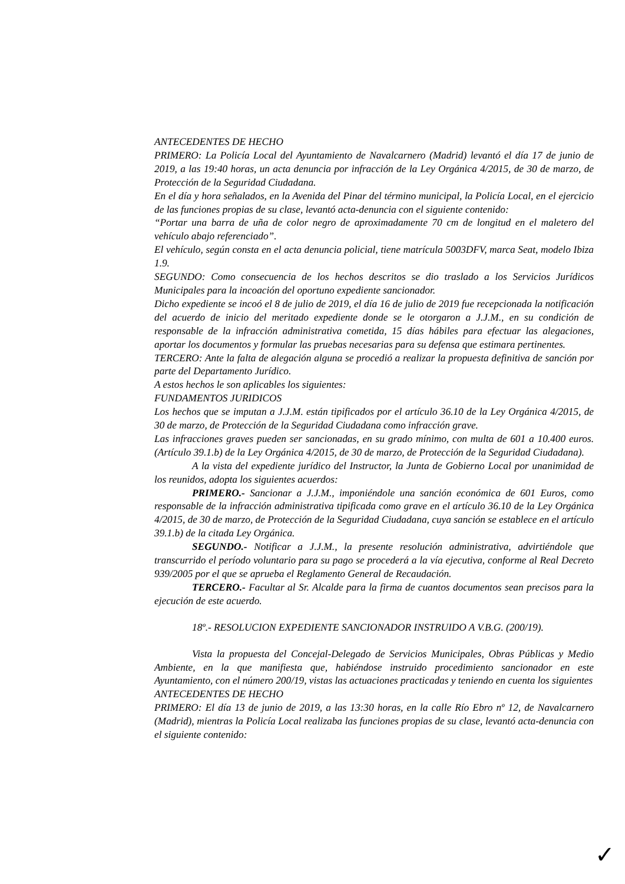ANTECEDENTES DE HECHO
PRIMERO: La Policía Local del Ayuntamiento de Navalcarnero (Madrid) levantó el día 17 de junio de 2019, a las 19:40 horas, un acta denuncia por infracción de la Ley Orgánica 4/2015, de 30 de marzo, de Protección de la Seguridad Ciudadana.
En el día y hora señalados, en la Avenida del Pinar del término municipal, la Policía Local, en el ejercicio de las funciones propias de su clase, levantó acta-denuncia con el siguiente contenido:
“Portar una barra de uña de color negro de aproximadamente 70 cm de longitud en el maletero del vehículo abajo referenciado”.
El vehículo, según consta en el acta denuncia policial, tiene matrícula 5003DFV, marca Seat, modelo Ibiza 1.9.
SEGUNDO: Como consecuencia de los hechos descritos se dio traslado a los Servicios Jurídicos Municipales para la incoación del oportuno expediente sancionador.
Dicho expediente se incoó el 8 de julio de 2019, el día 16 de julio de 2019 fue recepcionada la notificación del acuerdo de inicio del meritado expediente donde se le otorgaron a J.J.M., en su condición de responsable de la infracción administrativa cometida, 15 días hábiles para efectuar las alegaciones, aportar los documentos y formular las pruebas necesarias para su defensa que estimara pertinentes.
TERCERO: Ante la falta de alegación alguna se procedió a realizar la propuesta definitiva de sanción por parte del Departamento Jurídico.
A estos hechos le son aplicables los siguientes:
FUNDAMENTOS JURIDICOS
Los hechos que se imputan a J.J.M. están tipificados por el artículo 36.10 de la Ley Orgánica 4/2015, de 30 de marzo, de Protección de la Seguridad Ciudadana como infracción grave.
Las infracciones graves pueden ser sancionadas, en su grado mínimo, con multa de 601 a 10.400 euros. (Artículo 39.1.b) de la Ley Orgánica 4/2015, de 30 de marzo, de Protección de la Seguridad Ciudadana).
A la vista del expediente jurídico del Instructor, la Junta de Gobierno Local por unanimidad de los reunidos, adopta los siguientes acuerdos:
PRIMERO.- Sancionar a J.J.M., imponiéndole una sanción económica de 601 Euros, como responsable de la infracción administrativa tipificada como grave en el artículo 36.10 de la Ley Orgánica 4/2015, de 30 de marzo, de Protección de la Seguridad Ciudadana, cuya sanción se establece en el artículo 39.1.b) de la citada Ley Orgánica.
SEGUNDO.- Notificar a J.J.M., la presente resolución administrativa, advirtiéndole que transcurrido el período voluntario para su pago se procederá a la vía ejecutiva, conforme al Real Decreto 939/2005 por el que se aprueba el Reglamento General de Recaudación.
TERCERO.- Facultar al Sr. Alcalde para la firma de cuantos documentos sean precisos para la ejecución de este acuerdo.
18º.- RESOLUCION EXPEDIENTE SANCIONADOR INSTRUIDO A V.B.G. (200/19).
Vista la propuesta del Concejal-Delegado de Servicios Municipales, Obras Públicas y Medio Ambiente, en la que manifiesta que, habiéndose instruido procedimiento sancionador en este Ayuntamiento, con el número 200/19, vistas las actuaciones practicadas y teniendo en cuenta los siguientes
ANTECEDENTES DE HECHO
PRIMERO: El día 13 de junio de 2019, a las 13:30 horas, en la calle Río Ebro nº 12, de Navalcarnero (Madrid), mientras la Policía Local realizaba las funciones propias de su clase, levantó acta-denuncia con el siguiente contenido:
✓